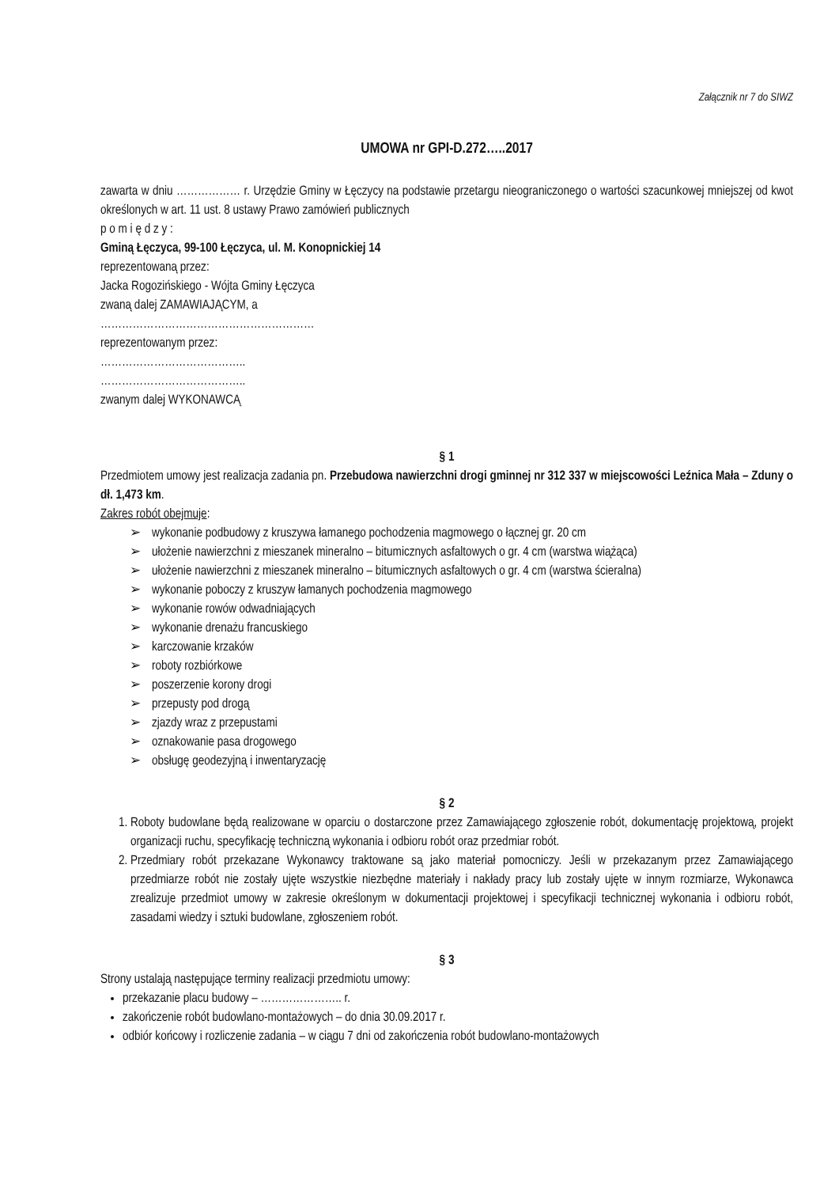Załącznik nr 7 do SIWZ
UMOWA nr GPI-D.272…..2017
zawarta w dniu ……………… r. Urzędzie Gminy w Łęczycy na podstawie przetargu nieograniczonego o wartości szacunkowej mniejszej od kwot określonych w art. 11 ust. 8 ustawy Prawo zamówień publicznych
p o m i ę d z y :
Gminą Łęczyca, 99-100 Łęczyca, ul. M. Konopnickiej 14
reprezentowaną przez:
Jacka Rogozińskiego - Wójta Gminy Łęczyca
zwaną dalej ZAMAWIAJĄCYM, a
……………………………………………………
reprezentowanym przez:
…………………………………..
…………………………………..
zwanym dalej WYKONAWCĄ
§ 1
Przedmiotem umowy jest realizacja zadania pn. Przebudowa nawierzchni drogi gminnej nr 312 337 w miejscowości Leźnica Mała – Zduny o dł. 1,473 km.
Zakres robót obejmuje:
➢ wykonanie podbudowy z kruszywa łamanego pochodzenia magmowego o łącznej gr. 20 cm
➢ ułożenie nawierzchni z mieszanek mineralno – bitumicznych asfaltowych o gr. 4 cm (warstwa wiążąca)
➢ ułożenie nawierzchni z mieszanek mineralno – bitumicznych asfaltowych o gr. 4 cm (warstwa ścieralna)
➢ wykonanie poboczy z kruszyw łamanych pochodzenia magmowego
➢ wykonanie rowów odwadniających
➢ wykonanie drenażu francuskiego
➢ karczowanie krzaków
➢ roboty rozbiórkowe
➢ poszerzenie korony drogi
➢ przepusty pod drogą
➢ zjazdy wraz z przepustami
➢ oznakowanie pasa drogowego
➢ obsługę geodezyjną i inwentaryzację
§ 2
1. Roboty budowlane będą realizowane w oparciu o dostarczone przez Zamawiającego zgłoszenie robót, dokumentację projektową, projekt organizacji ruchu, specyfikację techniczną wykonania i odbioru robót oraz przedmiar robót.
2. Przedmiary robót przekazane Wykonawcy traktowane są jako materiał pomocniczy. Jeśli w przekazanym przez Zamawiającego przedmiarze robót nie zostały ujęte wszystkie niezbędne materiały i nakłady pracy lub zostały ujęte w innym rozmiarze, Wykonawca zrealizuje przedmiot umowy w zakresie określonym w dokumentacji projektowej i specyfikacji technicznej wykonania i odbioru robót, zasadami wiedzy i sztuki budowlane, zgłoszeniem robót.
§ 3
Strony ustalają następujące terminy realizacji przedmiotu umowy:
przekazanie placu budowy – ………………….. r.
zakończenie robót budowlano-montażowych – do dnia 30.09.2017 r.
odbiór końcowy i rozliczenie zadania – w ciągu 7 dni od zakończenia robót budowlano-montażowych